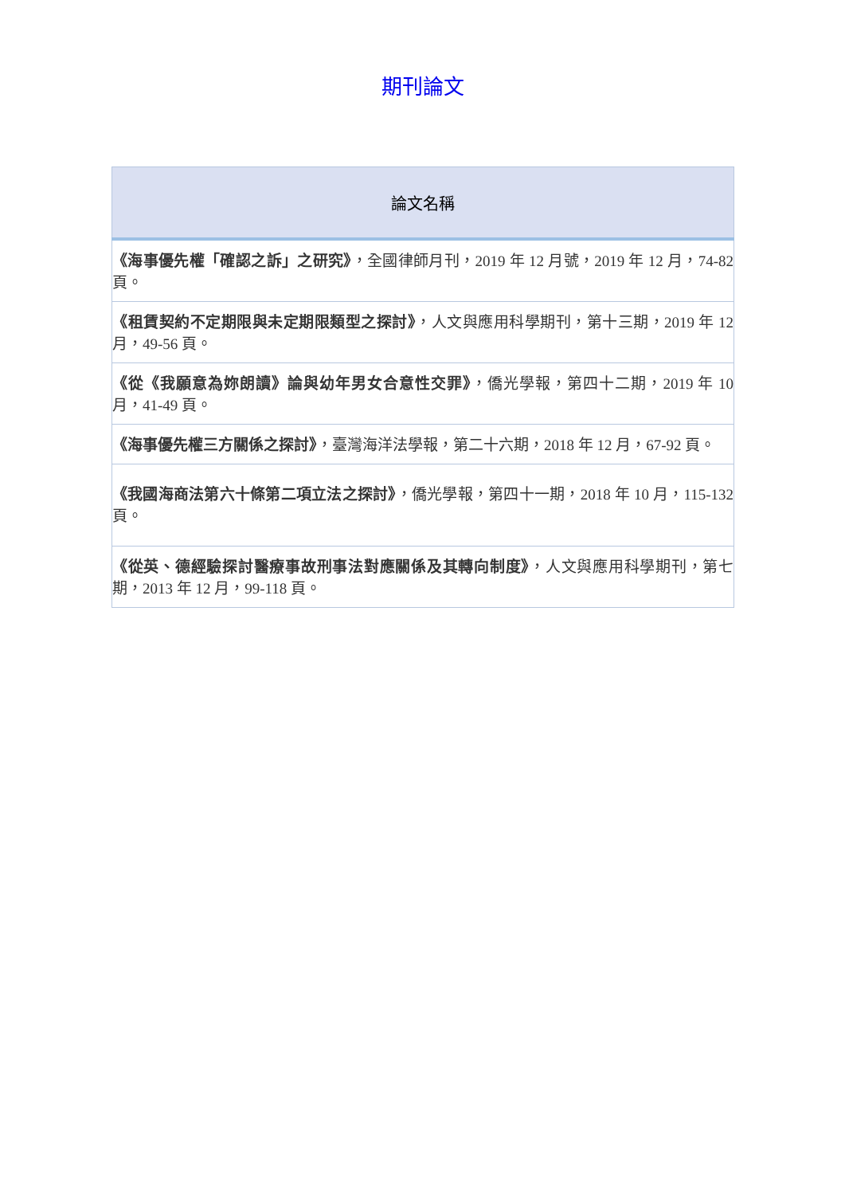期刊論文
| 論文名稱 |
| --- |
| 《海事優先權「確認之訴」之研究》 ，全國律師月刊，2019 年 12 月號，2019 年 12 月，74-82 頁。 |
| 《租賃契約不定期限與未定期限類型之探討》 ，人文與應用科學期刊，第十三期，2019 年 12 月，49-56 頁。 |
| 《從《我願意為妳朗讀》論與幼年男女合意性交罪》 ，僑光學報，第四十二期，2019 年 10 月，41-49 頁。 |
| 《海事優先權三方關係之探討》 ，臺灣海洋法學報，第二十六期，2018 年 12 月，67-92 頁。 |
| 《我國海商法第六十條第二項立法之探討》 ，僑光學報，第四十一期，2018 年 10 月，115-132 頁。 |
| 《從英、德經驗探討醫療事故刑事法對應關係及其轉向制度》 ，人文與應用科學期刊，第七期，2013 年 12 月，99-118 頁。 |